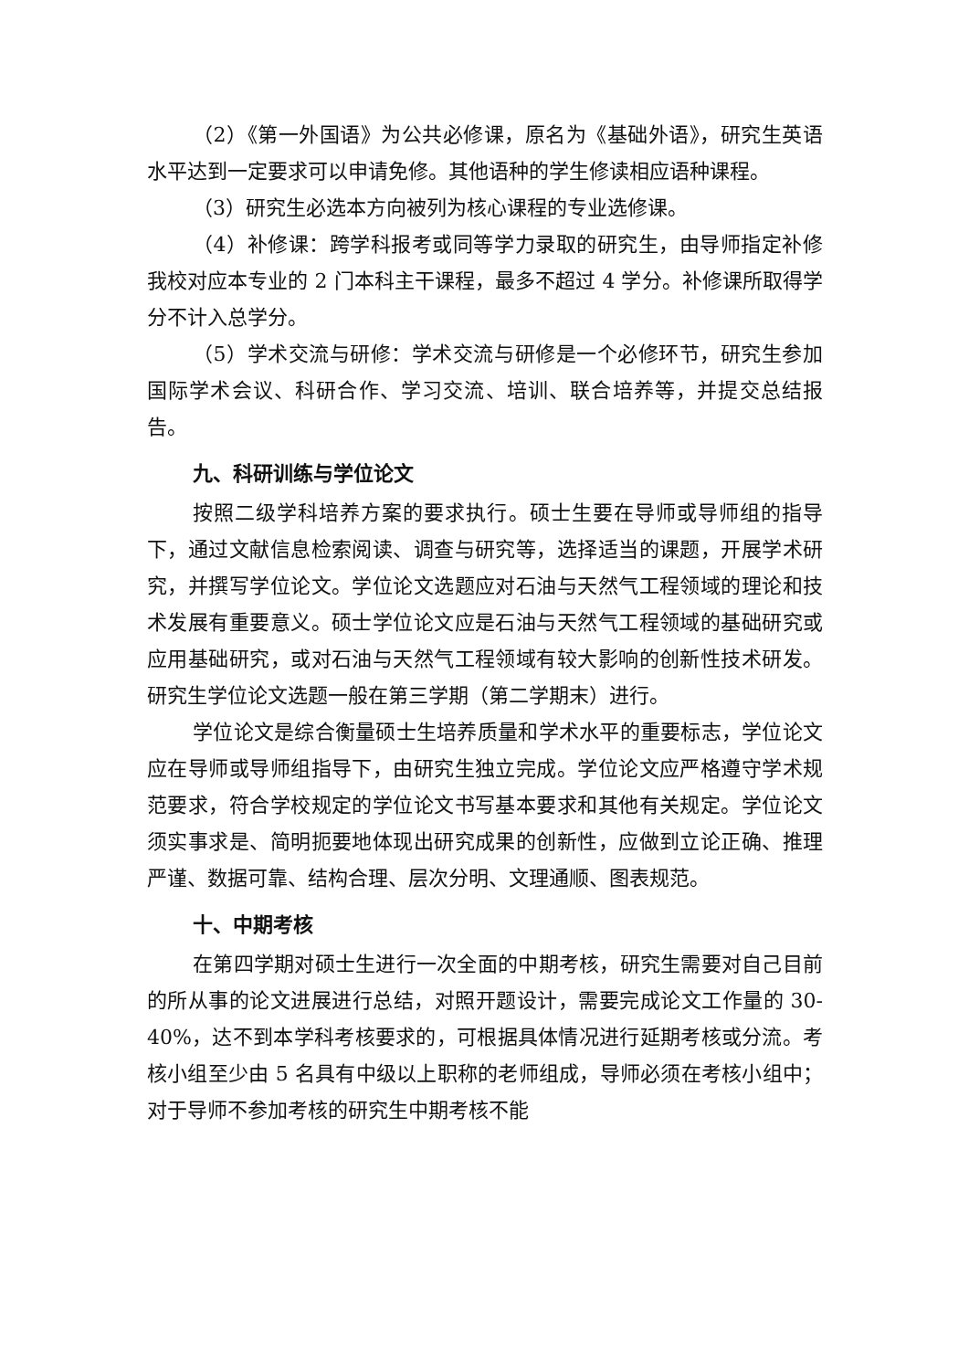（2）《第一外国语》为公共必修课，原名为《基础外语》，研究生英语水平达到一定要求可以申请免修。其他语种的学生修读相应语种课程。
（3）研究生必选本方向被列为核心课程的专业选修课。
（4）补修课：跨学科报考或同等学力录取的研究生，由导师指定补修我校对应本专业的 2 门本科主干课程，最多不超过 4 学分。补修课所取得学分不计入总学分。
（5）学术交流与研修：学术交流与研修是一个必修环节，研究生参加国际学术会议、科研合作、学习交流、培训、联合培养等，并提交总结报告。
九、科研训练与学位论文
按照二级学科培养方案的要求执行。硕士生要在导师或导师组的指导下，通过文献信息检索阅读、调查与研究等，选择适当的课题，开展学术研究，并撰写学位论文。学位论文选题应对石油与天然气工程领域的理论和技术发展有重要意义。硕士学位论文应是石油与天然气工程领域的基础研究或应用基础研究，或对石油与天然气工程领域有较大影响的创新性技术研发。研究生学位论文选题一般在第三学期（第二学期末）进行。
学位论文是综合衡量硕士生培养质量和学术水平的重要标志，学位论文应在导师或导师组指导下，由研究生独立完成。学位论文应严格遵守学术规范要求，符合学校规定的学位论文书写基本要求和其他有关规定。学位论文须实事求是、简明扼要地体现出研究成果的创新性，应做到立论正确、推理严谨、数据可靠、结构合理、层次分明、文理通顺、图表规范。
十、中期考核
在第四学期对硕士生进行一次全面的中期考核，研究生需要对自己目前的所从事的论文进展进行总结，对照开题设计，需要完成论文工作量的 30-40%，达不到本学科考核要求的，可根据具体情况进行延期考核或分流。考核小组至少由 5 名具有中级以上职称的老师组成，导师必须在考核小组中；对于导师不参加考核的研究生中期考核不能